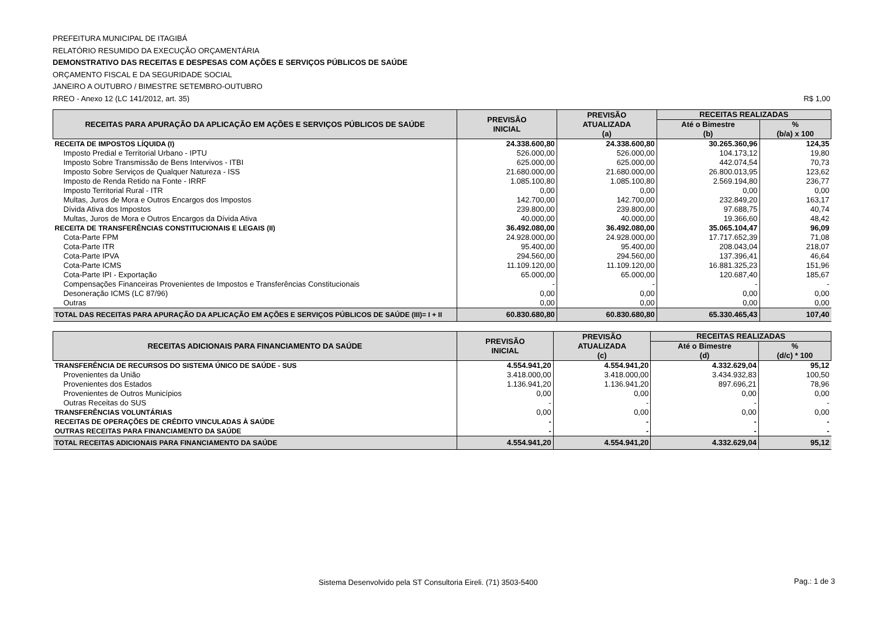PREFEITURA MUNICIPAL DE ITAGIBÁ
RELATÓRIO RESUMIDO DA EXECUÇÃO ORÇAMENTÁRIA
DEMONSTRATIVO DAS RECEITAS E DESPESAS COM AÇÕES E SERVIÇOS PÚBLICOS DE SAÚDE
ORÇAMENTO FISCAL E DA SEGURIDADE SOCIAL
JANEIRO A OUTUBRO / BIMESTRE SETEMBRO-OUTUBRO
RREO - Anexo 12 (LC 141/2012, art. 35) R$ 1,00
| RECEITAS PARA APURAÇÃO DA APLICAÇÃO EM AÇÕES E SERVIÇOS PÚBLICOS DE SAÚDE | PREVISÃO INICIAL | PREVISÃO ATUALIZADA (a) | RECEITAS REALIZADAS | |
| --- | --- | --- | --- | --- |
| | | | Até o Bimestre (b) | % (b/a) x 100 |
| RECEITA DE IMPOSTOS LÍQUIDA (I) | 24.338.600,80 | 24.338.600,80 | 30.265.360,96 | 124,35 |
| Imposto Predial e Territorial Urbano - IPTU | 526.000,00 | 526.000,00 | 104.173,12 | 19,80 |
| Imposto Sobre Transmissão de Bens Intervivos - ITBI | 625.000,00 | 625.000,00 | 442.074,54 | 70,73 |
| Imposto Sobre Serviços de Qualquer Natureza - ISS | 21.680.000,00 | 21.680.000,00 | 26.800.013,95 | 123,62 |
| Imposto de Renda Retido na Fonte - IRRF | 1.085.100,80 | 1.085.100,80 | 2.569.194,80 | 236,77 |
| Imposto Territorial Rural - ITR | 0,00 | 0,00 | 0,00 | 0,00 |
| Multas, Juros de Mora e Outros Encargos dos Impostos | 142.700,00 | 142.700,00 | 232.849,20 | 163,17 |
| Dívida Ativa dos Impostos | 239.800,00 | 239.800,00 | 97.688,75 | 40,74 |
| Multas, Juros de Mora e Outros Encargos da Dívida Ativa | 40.000,00 | 40.000,00 | 19.366,60 | 48,42 |
| RECEITA DE TRANSFERÊNCIAS CONSTITUCIONAIS E LEGAIS (II) | 36.492.080,00 | 36.492.080,00 | 35.065.104,47 | 96,09 |
| Cota-Parte FPM | 24.928.000,00 | 24.928.000,00 | 17.717.652,39 | 71,08 |
| Cota-Parte ITR | 95.400,00 | 95.400,00 | 208.043,04 | 218,07 |
| Cota-Parte IPVA | 294.560,00 | 294.560,00 | 137.396,41 | 46,64 |
| Cota-Parte ICMS | 11.109.120,00 | 11.109.120,00 | 16.881.325,23 | 151,96 |
| Cota-Parte IPI - Exportação | 65.000,00 | 65.000,00 | 120.687,40 | 185,67 |
| Compensações Financeiras Provenientes de Impostos e Transferências Constitucionais | - | - | - | - |
| Desoneração ICMS (LC 87/96) | 0,00 | 0,00 | 0,00 | 0,00 |
| Outras | 0,00 | 0,00 | 0,00 | 0,00 |
| TOTAL DAS RECEITAS PARA APURAÇÃO DA APLICAÇÃO EM AÇÕES E SERVIÇOS PÚBLICOS DE SAÚDE (III)= I + II | 60.830.680,80 | 60.830.680,80 | 65.330.465,43 | 107,40 |
| RECEITAS ADICIONAIS PARA FINANCIAMENTO DA SAÚDE | PREVISÃO INICIAL | PREVISÃO ATUALIZADA (c) | RECEITAS REALIZADAS | |
| --- | --- | --- | --- | --- |
| | | | Até o Bimestre (d) | % (d/c) * 100 |
| TRANSFERÊNCIA DE RECURSOS DO SISTEMA ÚNICO DE SAÚDE - SUS | 4.554.941,20 | 4.554.941,20 | 4.332.629,04 | 95,12 |
| Provenientes da União | 3.418.000,00 | 3.418.000,00 | 3.434.932,83 | 100,50 |
| Provenientes dos Estados | 1.136.941,20 | 1.136.941,20 | 897.696,21 | 78,96 |
| Provenientes de Outros Municípios | 0,00 | 0,00 | 0,00 | 0,00 |
| Outras Receitas do SUS | - | - | - | - |
| TRANSFERÊNCIAS VOLUNTÁRIAS | 0,00 | 0,00 | 0,00 | 0,00 |
| RECEITAS DE OPERAÇÕES DE CRÉDITO VINCULADAS À SAÚDE | - | - | - | - |
| OUTRAS RECEITAS PARA FINANCIAMENTO DA SAÚDE | - | - | - | - |
| TOTAL RECEITAS ADICIONAIS PARA FINANCIAMENTO DA SAÚDE | 4.554.941,20 | 4.554.941,20 | 4.332.629,04 | 95,12 |
Sistema Desenvolvido pela ST Consultoria Eireli. (71) 3503-5400
Pag.: 1 de 3